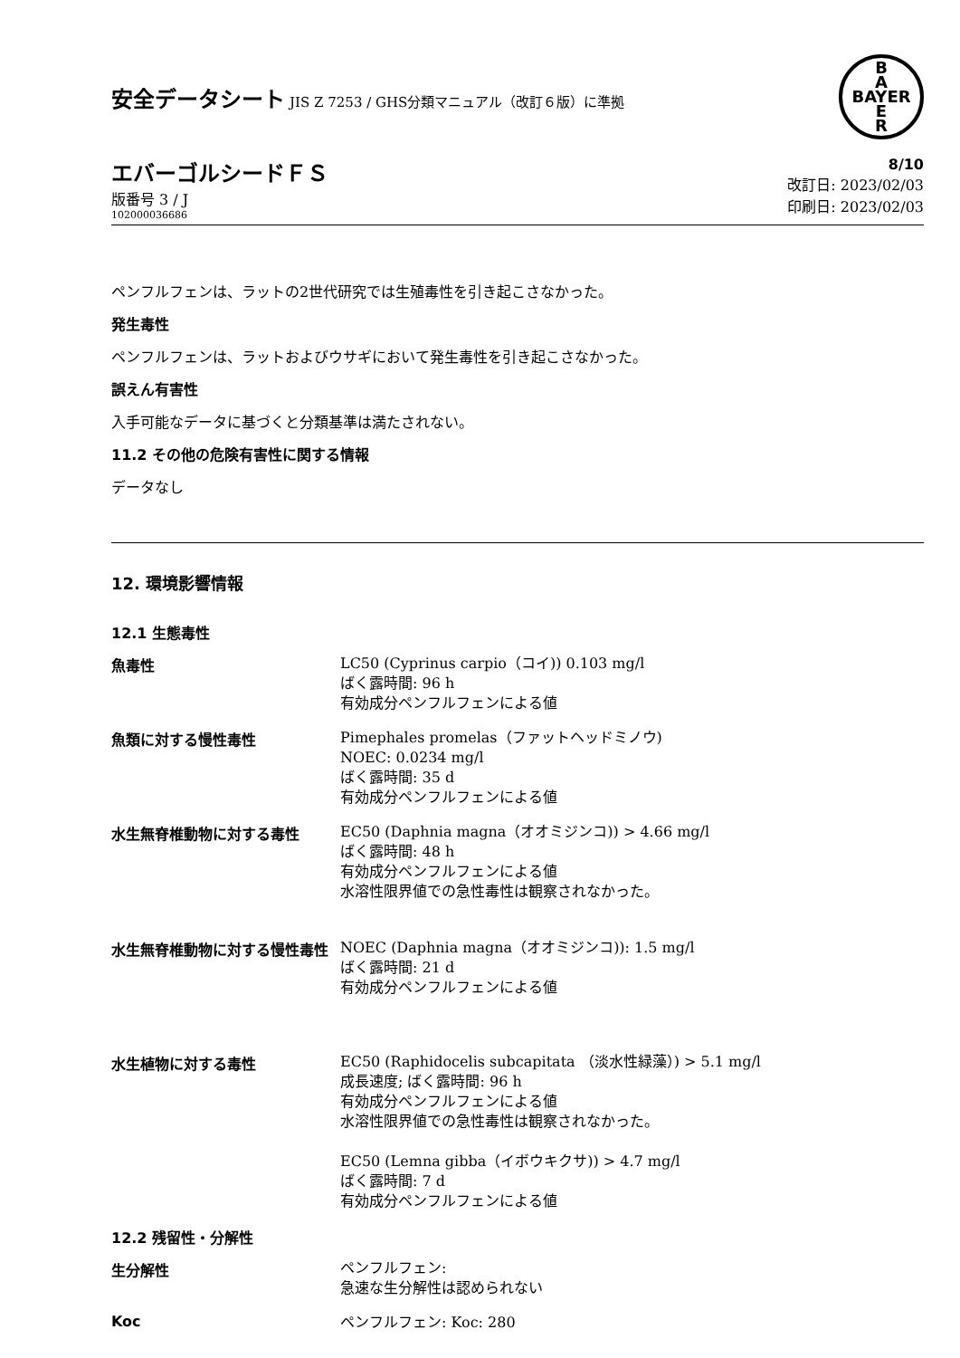安全データシート JIS Z 7253 / GHS分類マニュアル（改訂６版）に準拠
B
A
BAYER
E
R
エバーゴルシードＦＳ
版番号 3 / J
102000036686
8/10
改訂日: 2023/02/03
印刷日: 2023/02/03
ペンフルフェンは、ラットの2世代研究では生殖毒性を引き起こさなかった。
発生毒性
ペンフルフェンは、ラットおよびウサギにおいて発生毒性を引き起こさなかった。
誤えん有害性
入手可能なデータに基づくと分類基準は満たされない。
11.2 その他の危険有害性に関する情報
データなし
12. 環境影響情報
12.1 生態毒性
魚毒性
LC50 (Cyprinus carpio（コイ)) 0.103 mg/l
ばく露時間: 96 h
有効成分ペンフルフェンによる値
魚類に対する慢性毒性
Pimephales promelas（ファットヘッドミノウ)
NOEC: 0.0234 mg/l
ばく露時間: 35 d
有効成分ペンフルフェンによる値
水生無脊椎動物に対する毒性
EC50 (Daphnia magna（オオミジンコ)) > 4.66 mg/l
ばく露時間: 48 h
有効成分ペンフルフェンによる値
水溶性限界値での急性毒性は観察されなかった。
水生無脊椎動物に対する慢性毒性
NOEC (Daphnia magna（オオミジンコ)): 1.5 mg/l
ばく露時間: 21 d
有効成分ペンフルフェンによる値
水生植物に対する毒性
EC50 (Raphidocelis subcapitata （淡水性緑藻）) > 5.1 mg/l
成長速度; ばく露時間: 96 h
有効成分ペンフルフェンによる値
水溶性限界値での急性毒性は観察されなかった。
EC50 (Lemna gibba（イボウキクサ)) > 4.7 mg/l
ばく露時間: 7 d
有効成分ペンフルフェンによる値
12.2 残留性・分解性
生分解性
ペンフルフェン:
急速な生分解性は認められない
Koc
ペンフルフェン: Koc: 280